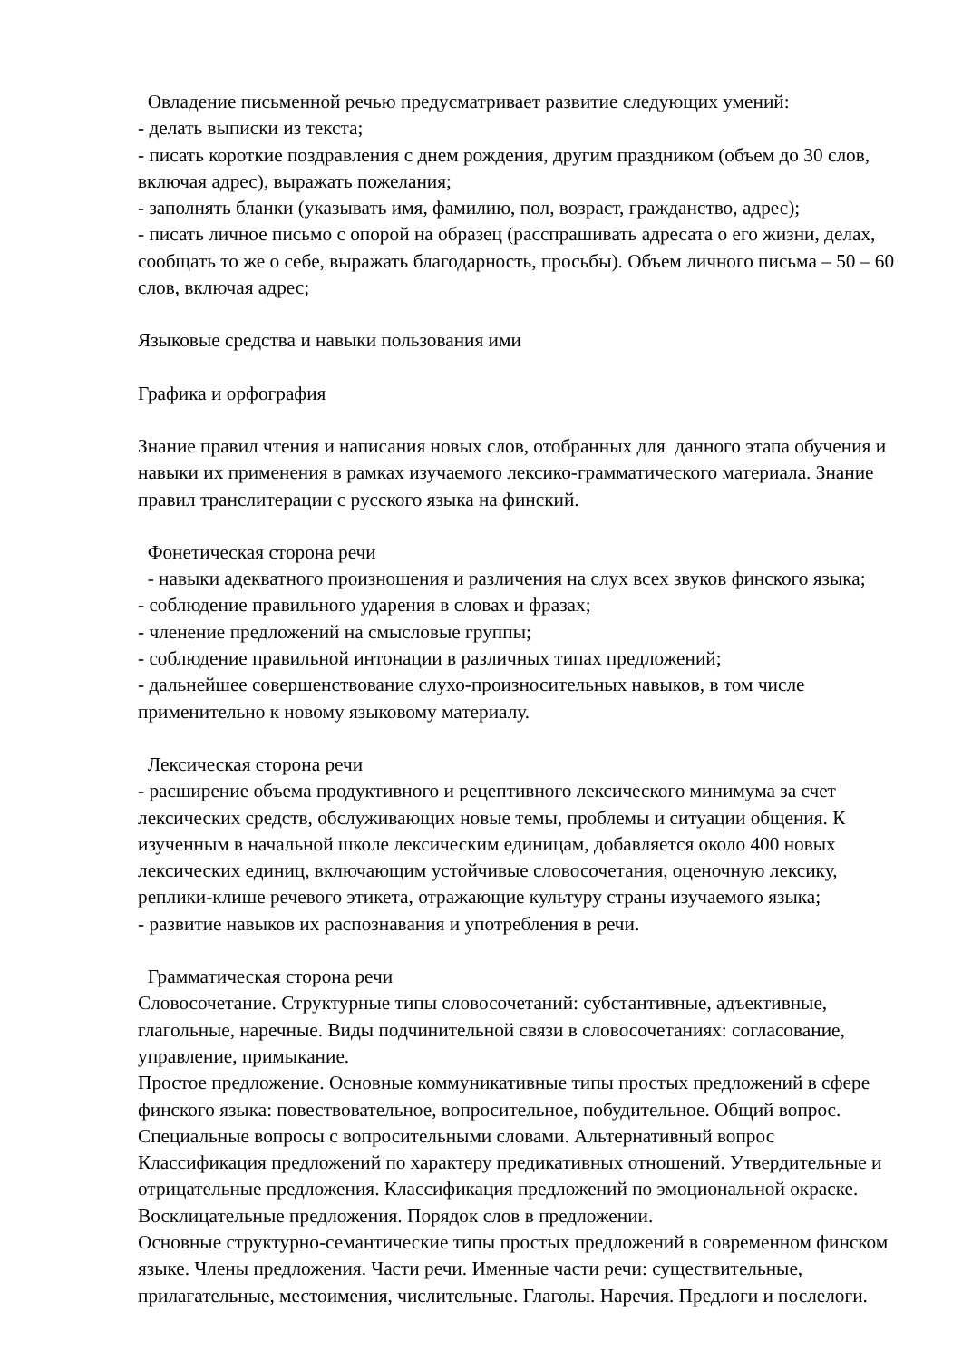Овладение письменной речью предусматривает развитие следующих умений:
- делать выписки из текста;
- писать короткие поздравления с днем рождения, другим праздником (объем до 30 слов, включая адрес), выражать пожелания;
- заполнять бланки (указывать имя, фамилию, пол, возраст, гражданство, адрес);
- писать личное письмо с опорой на образец (расспрашивать адресата о его жизни, делах, сообщать то же о себе, выражать благодарность, просьбы). Объем личного письма – 50 – 60 слов, включая адрес;
Языковые средства и навыки пользования ими
Графика и орфография
Знание правил чтения и написания новых слов, отобранных для данного этапа обучения и навыки их применения в рамках изучаемого лексико-грамматического материала. Знание правил транслитерации с русского языка на финский.
Фонетическая сторона речи
- навыки адекватного произношения и различения на слух всех звуков финского языка;
- соблюдение правильного ударения в словах и фразах;
- членение предложений на смысловые группы;
- соблюдение правильной интонации в различных типах предложений;
- дальнейшее совершенствование слухо-произносительных навыков, в том числе применительно к новому языковому материалу.
Лексическая сторона речи
- расширение объема продуктивного и рецептивного лексического минимума за счет лексических средств, обслуживающих новые темы, проблемы и ситуации общения. К изученным в начальной школе лексическим единицам, добавляется около 400 новых лексических единиц, включающим устойчивые словосочетания, оценочную лексику, реплики-клише речевого этикета, отражающие культуру страны изучаемого языка;
- развитие навыков их распознавания и употребления в речи.
Грамматическая сторона речи
Словосочетание. Структурные типы словосочетаний: субстантивные, адъективные, глагольные, наречные. Виды подчинительной связи в словосочетаниях: согласование, управление, примыкание.
Простое предложение. Основные коммуникативные типы простых предложений в сфере финского языка: повествовательное, вопросительное, побудительное. Общий вопрос. Специальные вопросы с вопросительными словами. Альтернативный вопрос
Классификация предложений по характеру предикативных отношений. Утвердительные и отрицательные предложения. Классификация предложений по эмоциональной окраске. Восклицательные предложения. Порядок слов в предложении.
Основные структурно-семантические типы простых предложений в современном финском языке. Члены предложения. Части речи. Именные части речи: существительные, прилагательные, местоимения, числительные. Глаголы. Наречия. Предлоги и послелоги.